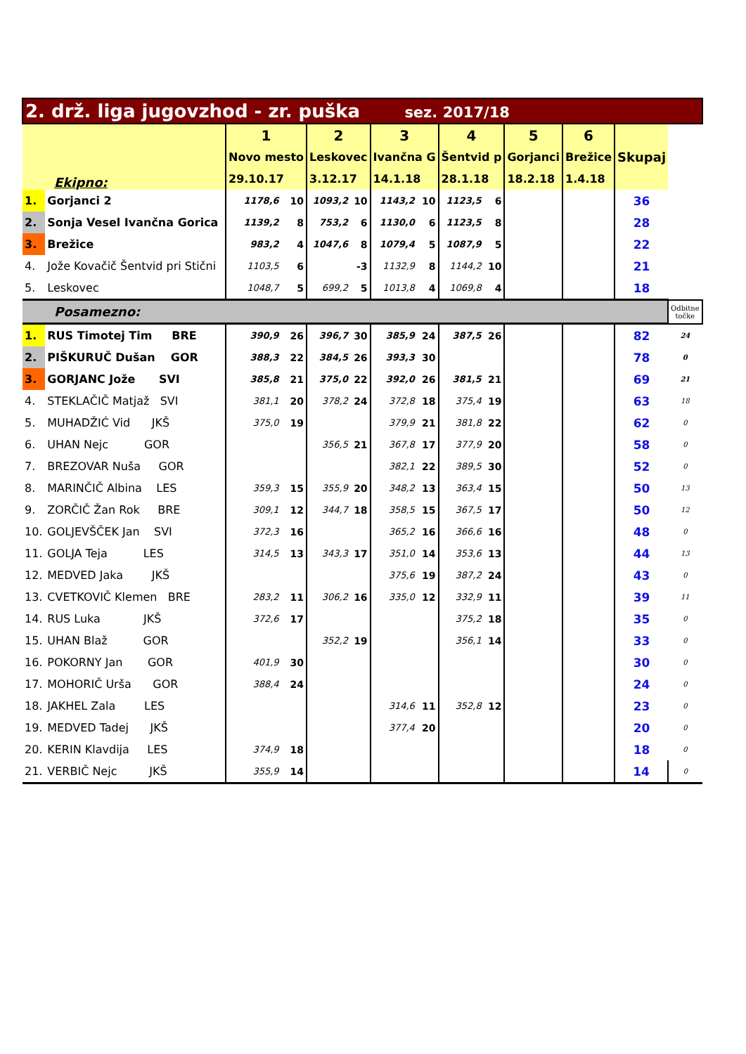| 2. drž. liga jugovzhod - zr. puška sez. 2017/18 | | | | | | | | | | | | | |
| Ekipno: | | 1 | | 2 | | 3 | | 4 | | 5 | 6 | Skupaj | |
| | | Novo mesto | | Leskovec | | Ivančna G | | Šentvid p | | Gorjanci | Brežice | | |
| | | 29.10.17 | | 3.12.17 | | 14.1.18 | | 28.1.18 | | 18.2.18 | 1.4.18 | | |
| 1. | Gorjanci 2 | 1178,6 | 10 | 1093,2 | 10 | 1143,2 | 10 | 1123,5 | 6 | | | 36 | |
| 2. | Sonja Vesel Ivančna Gorica | 1139,2 | 8 | 753,2 | 6 | 1130,0 | 6 | 1123,5 | 8 | | | 28 | |
| 3. | Brežice | 983,2 | 4 | 1047,6 | 8 | 1079,4 | 5 | 1087,9 | 5 | | | 22 | |
| 4. | Jože Kovačič Šentvid pri Stični | 1103,5 | 6 | | -3 | 1132,9 | 8 | 1144,2 | 10 | | | 21 | |
| 5. | Leskovec | 1048,7 | 5 | 699,2 | 5 | 1013,8 | 4 | 1069,8 | 4 | | | 18 | |
| Posamezno: | | | | | | | | | | | | | Odbitne točke |
| 1. | RUS Timotej Tim BRE | 390,9 | 26 | 396,7 | 30 | 385,9 | 24 | 387,5 | 26 | | | 82 | 24 |
| 2. | PIŠKURUČ Dušan GOR | 388,3 | 22 | 384,5 | 26 | 393,3 | 30 | | | | | 78 | 0 |
| 3. | GORJANC Jože SVI | 385,8 | 21 | 375,0 | 22 | 392,0 | 26 | 381,5 | 21 | | | 69 | 21 |
| 4. | STEKLAČIČ Matjaž SVI | 381,1 | 20 | 378,2 | 24 | 372,8 | 18 | 375,4 | 19 | | | 63 | 18 |
| 5. | MUHADŽIĆ Vid JKŠ | 375,0 | 19 | | | 379,9 | 21 | 381,8 | 22 | | | 62 | 0 |
| 6. | UHAN Nejc GOR | | | 356,5 | 21 | 367,8 | 17 | 377,9 | 20 | | | 58 | 0 |
| 7. | BREZOVAR Nuša GOR | | | | | 382,1 | 22 | 389,5 | 30 | | | 52 | 0 |
| 8. | MARINČIČ Albina LES | 359,3 | 15 | 355,9 | 20 | 348,2 | 13 | 363,4 | 15 | | | 50 | 13 |
| 9. | ZORČIČ Žan Rok BRE | 309,1 | 12 | 344,7 | 18 | 358,5 | 15 | 367,5 | 17 | | | 50 | 12 |
| 10. | GOLJEVŠČEK Jan SVI | 372,3 | 16 | | | 365,2 | 16 | 366,6 | 16 | | | 48 | 0 |
| 11. | GOLJA Teja LES | 314,5 | 13 | 343,3 | 17 | 351,0 | 14 | 353,6 | 13 | | | 44 | 13 |
| 12. | MEDVED Jaka JKŠ | | | | | 375,6 | 19 | 387,2 | 24 | | | 43 | 0 |
| 13. | CVETKOVIČ Klemen BRE | 283,2 | 11 | 306,2 | 16 | 335,0 | 12 | 332,9 | 11 | | | 39 | 11 |
| 14. | RUS Luka JKŠ | 372,6 | 17 | | | | | 375,2 | 18 | | | 35 | 0 |
| 15. | UHAN Blaž GOR | | | 352,2 | 19 | | | 356,1 | 14 | | | 33 | 0 |
| 16. | POKORNY Jan GOR | 401,9 | 30 | | | | | | | | | 30 | 0 |
| 17. | MOHORIČ Urša GOR | 388,4 | 24 | | | | | | | | | 24 | 0 |
| 18. | JAKHEL Zala LES | | | | | 314,6 | 11 | 352,8 | 12 | | | 23 | 0 |
| 19. | MEDVED Tadej JKŠ | | | | | 377,4 | 20 | | | | | 20 | 0 |
| 20. | KERIN Klavdija LES | 374,9 | 18 | | | | | | | | | 18 | 0 |
| 21. | VERBIČ Nejc JKŠ | 355,9 | 14 | | | | | | | | | 14 | 0 |